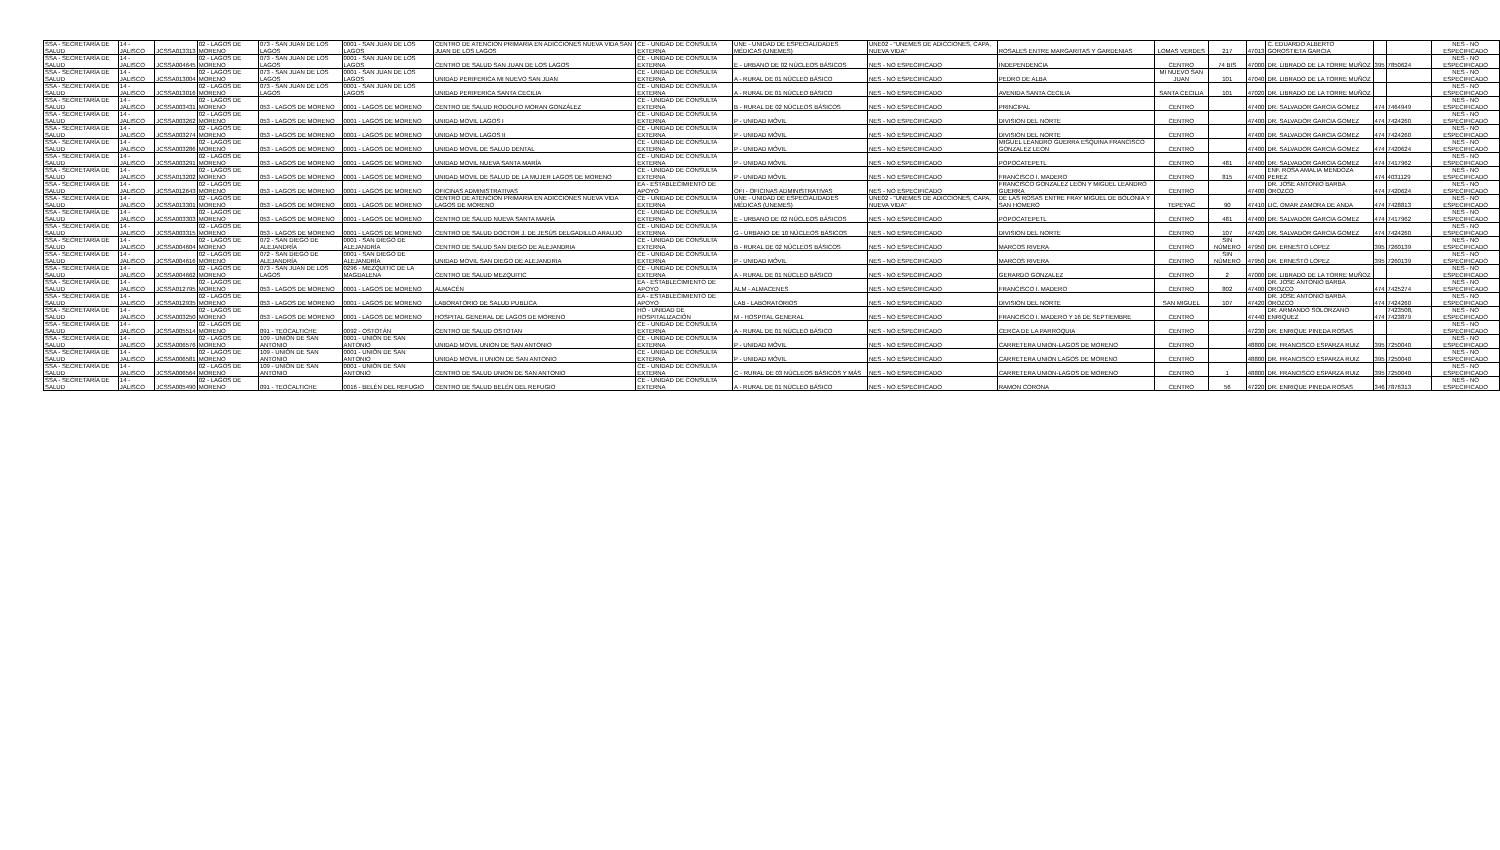| SSA - SECRETARÍA DE SALUD | 14 - JALISCO | JCSSA013313 | 02 - LAGOS DE MORENO | 073 - SAN JUAN DE LOS LAGOS | 0001 - SAN JUAN DE LOS LAGOS | CENTRO DE ATENCION PRIMARIA EN ADICCIONES NUEVA VIDA SAN JUAN DE LOS LAGOS | CE - UNIDAD DE CONSULTA EXTERNA | UNE - UNIDAD DE ESPECIALIDADES MÉDICAS (UNEMES) | UNE02 - "UNEMES DE ADICCIONES, CAPA, NUEVA VIDA" | ROSALES ENTRE MARGARITAS Y GARDENIAS | LOMAS VERDES | 217 | 47013 | C. EDUARDO ALBERTO GOROSTIETA GARCIA | | | NES - NO ESPECIFICADO |
| SSA - SECRETARÍA DE SALUD | 14 - JALISCO | JCSSA004645 | 02 - LAGOS DE MORENO | 073 - SAN JUAN DE LOS LAGOS | 0001 - SAN JUAN DE LOS LAGOS | CENTRO DE SALUD SAN JUAN DE LOS LAGOS | CE - UNIDAD DE CONSULTA EXTERNA | E - URBANO DE 02 NÚCLEOS BÁSICOS | NES - NO ESPECIFICADO | INDEPENDENCIA | CENTRO | 74 BIS | 47000 | DR. LIBRADO DE LA TORRE MUÑOZ | 395 | 7850624 | NES - NO ESPECIFICADO |
| SSA - SECRETARÍA DE SALUD | 14 - JALISCO | JCSSA013004 | 02 - LAGOS DE MORENO | 073 - SAN JUAN DE LOS LAGOS | 0001 - SAN JUAN DE LOS LAGOS | UNIDAD PERIFERICA MI NUEVO SAN JUAN | CE - UNIDAD DE CONSULTA EXTERNA | A - RURAL DE 01 NÚCLEO BÁSICO | NES - NO ESPECIFICADO | PEDRO DE ALBA | MI NUEVO SAN JUAN | 101 | 47040 | DR. LIBRADO DE LA TORRE MUÑOZ | | | NES - NO ESPECIFICADO |
| SSA - SECRETARÍA DE SALUD | 14 - JALISCO | JCSSA013016 | 02 - LAGOS DE MORENO | 073 - SAN JUAN DE LOS LAGOS | 0001 - SAN JUAN DE LOS LAGOS | UNIDAD PERIFERICA SANTA CECILIA | CE - UNIDAD DE CONSULTA EXTERNA | A - RURAL DE 01 NÚCLEO BÁSICO | NES - NO ESPECIFICADO | AVENIDA SANTA CECILIA | SANTA CECILIA | 101 | 47020 | DR. LIBRADO DE LA TORRE MUÑOZ | | | NES - NO ESPECIFICADO |
| SSA - SECRETARÍA DE SALUD | 14 - JALISCO | JCSSA003431 | 02 - LAGOS DE MORENO | 053 - LAGOS DE MORENO | 0001 - LAGOS DE MORENO | CENTRO DE SALUD RODOLFO MORAN GONZÁLEZ | CE - UNIDAD DE CONSULTA EXTERNA | B - RURAL DE 02 NÚCLEOS BÁSICOS | NES - NO ESPECIFICADO | PRINCIPAL | CENTRO | | 47400 | DR. SALVADOR GARCIA GOMEZ | 474 | 7464949 | NES - NO ESPECIFICADO |
| SSA - SECRETARÍA DE SALUD | 14 - JALISCO | JCSSA003262 | 02 - LAGOS DE MORENO | 053 - LAGOS DE MORENO | 0001 - LAGOS DE MORENO | UNIDAD MOVIL LAGOS I | CE - UNIDAD DE CONSULTA EXTERNA | P - UNIDAD MÓVIL | NES - NO ESPECIFICADO | DIVISION DEL NORTE | CENTRO | | 47400 | DR. SALVADOR GARCIA GOMEZ | 474 | 7424260 | NES - NO ESPECIFICADO |
| SSA - SECRETARÍA DE SALUD | 14 - JALISCO | JCSSA003274 | 02 - LAGOS DE MORENO | 053 - LAGOS DE MORENO | 0001 - LAGOS DE MORENO | UNIDAD MOVIL LAGOS II | CE - UNIDAD DE CONSULTA EXTERNA | P - UNIDAD MÓVIL | NES - NO ESPECIFICADO | DIVISION DEL NORTE | CENTRO | | 47400 | DR. SALVADOR GARCIA GOMEZ | 474 | 7424260 | NES - NO ESPECIFICADO |
| SSA - SECRETARÍA DE SALUD | 14 - JALISCO | JCSSA003286 | 02 - LAGOS DE MORENO | 053 - LAGOS DE MORENO | 0001 - LAGOS DE MORENO | UNIDAD MOVIL DE SALUD DENTAL | CE - UNIDAD DE CONSULTA EXTERNA | P - UNIDAD MÓVIL | NES - NO ESPECIFICADO | MIGUEL LEANDRO GUERRA ESQUINA FRANCISCO GONZALEZ LEON | CENTRO | | 47400 | DR. SALVADOR GARCIA GOMEZ | 474 | 7420624 | NES - NO ESPECIFICADO |
| SSA - SECRETARÍA DE SALUD | 14 - JALISCO | JCSSA003291 | 02 - LAGOS DE MORENO | 053 - LAGOS DE MORENO | 0001 - LAGOS DE MORENO | UNIDAD MOVIL NUEVA SANTA MARÍA | CE - UNIDAD DE CONSULTA EXTERNA | P - UNIDAD MÓVIL | NES - NO ESPECIFICADO | POPOCATEPETL | CENTRO | 481 | 47400 | DR. SALVADOR GARCIA GOMEZ | 474 | 7417962 | NES - NO ESPECIFICADO |
| SSA - SECRETARÍA DE SALUD | 14 - JALISCO | JCSSA013202 | 02 - LAGOS DE MORENO | 053 - LAGOS DE MORENO | 0001 - LAGOS DE MORENO | UNIDAD MOVIL DE SALUD DE LA MUJER LAGOS DE MORENO | CE - UNIDAD DE CONSULTA EXTERNA | P - UNIDAD MÓVIL | NES - NO ESPECIFICADO | FRANCISCO I. MADERO | CENTRO | 815 | 47400 | ENF. ROSA AMALIA MENDOZA PEREZ | 474 | 4031129 | NES - NO ESPECIFICADO |
| SSA - SECRETARÍA DE SALUD | 14 - JALISCO | JCSSA012643 | 02 - LAGOS DE MORENO | 053 - LAGOS DE MORENO | 0001 - LAGOS DE MORENO | OFICINAS ADMINISTRATIVAS | EA - ESTABLECIMIENTO DE APOYO | OFI - OFICINAS ADMINISTRATIVAS | NES - NO ESPECIFICADO | FRANCISCO GONZALEZ LEON Y MIGUEL LEANDRO GUERRA | CENTRO | | 47400 | DR. JOSE ANTONIO BARBA OROZCO | 474 | 7420624 | NES - NO ESPECIFICADO |
| SSA - SECRETARÍA DE SALUD | 14 - JALISCO | JCSSA013301 | 02 - LAGOS DE MORENO | 053 - LAGOS DE MORENO | 0001 - LAGOS DE MORENO | CENTRO DE ATENCION PRIMARIA EN ADICCIONES NUEVA VIDA LAGOS DE MORENO | CE - UNIDAD DE CONSULTA EXTERNA | UNE - UNIDAD DE ESPECIALIDADES MÉDICAS (UNEMES) | UNE02 - "UNEMES DE ADICCIONES, CAPA, NUEVA VIDA" | DE LAS ROSAS ENTRE FRAY MIGUEL DE BOLONIA Y SAN HOMERO | TEPEYAC | 90 | 47410 | LIC. OMAR ZAMORA DE ANDA | 474 | 7428813 | NES - NO ESPECIFICADO |
| SSA - SECRETARÍA DE SALUD | 14 - JALISCO | JCSSA003303 | 02 - LAGOS DE MORENO | 053 - LAGOS DE MORENO | 0001 - LAGOS DE MORENO | CENTRO DE SALUD NUEVA SANTA MARÍA | CE - UNIDAD DE CONSULTA EXTERNA | E - URBANO DE 02 NÚCLEOS BÁSICOS | NES - NO ESPECIFICADO | POPOCATEPETL | CENTRO | 481 | 47400 | DR. SALVADOR GARCIA GOMEZ | 474 | 7417962 | NES - NO ESPECIFICADO |
| SSA - SECRETARÍA DE SALUD | 14 - JALISCO | JCSSA003315 | 02 - LAGOS DE MORENO | 053 - LAGOS DE MORENO | 0001 - LAGOS DE MORENO | CENTRO DE SALUD DOCTOR J. DE JESÚS DELGADILLO ARAUJO | CE - UNIDAD DE CONSULTA EXTERNA | G - URBANO DE 10 NÚCLEOS BÁSICOS | NES - NO ESPECIFICADO | DIVISION DEL NORTE | CENTRO | 107 | 47420 | DR. SALVADOR GARCIA GOMEZ | 474 | 7424260 | NES - NO ESPECIFICADO |
| SSA - SECRETARÍA DE SALUD | 14 - JALISCO | JCSSA004604 | 02 - LAGOS DE MORENO | 072 - SAN DIEGO DE ALEJANDRÍA | 0001 - SAN DIEGO DE ALEJANDRÍA | CENTRO DE SALUD SAN DIEGO DE ALEJANDRIA | CE - UNIDAD DE CONSULTA EXTERNA | B - RURAL DE 02 NÚCLEOS BÁSICOS | NES - NO ESPECIFICADO | MARCOS RIVERA | CENTRO | SIN NÚMERO | 47950 | DR. ERNESTO LOPEZ | 395 | 7260139 | NES - NO ESPECIFICADO |
| SSA - SECRETARÍA DE SALUD | 14 - JALISCO | JCSSA004616 | 02 - LAGOS DE MORENO | 072 - SAN DIEGO DE ALEJANDRÍA | 0001 - SAN DIEGO DE ALEJANDRÍA | UNIDAD MOVIL SAN DIEGO DE ALEJANDRIA | CE - UNIDAD DE CONSULTA EXTERNA | P - UNIDAD MÓVIL | NES - NO ESPECIFICADO | MARCOS RIVERA | CENTRO | SIN NÚMERO | 47950 | DR. ERNESTO LOPEZ | 395 | 7260139 | NES - NO ESPECIFICADO |
| SSA - SECRETARÍA DE SALUD | 14 - JALISCO | JCSSA004662 | 02 - LAGOS DE MORENO | 073 - SAN JUAN DE LOS LAGOS | 0296 - MEZQUITIC DE LA MAGDALENA | CENTRO DE SALUD MEZQUITIC | CE - UNIDAD DE CONSULTA EXTERNA | A - RURAL DE 01 NÚCLEO BÁSICO | NES - NO ESPECIFICADO | GERARDO GONZALEZ | CENTRO | 2 | 47000 | DR. LIBRADO DE LA TORRE MUÑOZ | | | NES - NO ESPECIFICADO |
| SSA - SECRETARÍA DE SALUD | 14 - JALISCO | JCSSA012795 | 02 - LAGOS DE MORENO | 053 - LAGOS DE MORENO | 0001 - LAGOS DE MORENO | ALMACÉN | EA - ESTABLECIMIENTO DE APOYO | ALM - ALMACENES | NES - NO ESPECIFICADO | FRANCISCO I. MADERO | CENTRO | 802 | 47400 | DR. JOSE ANTONIO BARBA OROZCO | 474 | 7425274 | NES - NO ESPECIFICADO |
| SSA - SECRETARÍA DE SALUD | 14 - JALISCO | JCSSA012935 | 02 - LAGOS DE MORENO | 053 - LAGOS DE MORENO | 0001 - LAGOS DE MORENO | LABORATORIO DE SALUD PUBLICA | EA - ESTABLECIMIENTO DE APOYO | LAB - LABORATORIOS | NES - NO ESPECIFICADO | DIVISION DEL NORTE | SAN MIGUEL | 107 | 47420 | DR. JOSE ANTONIO BARBA OROZCO | 474 | 7424260 | NES - NO ESPECIFICADO |
| SSA - SECRETARÍA DE SALUD | 14 - JALISCO | JCSSA003250 | 02 - LAGOS DE MORENO | 053 - LAGOS DE MORENO | 0001 - LAGOS DE MORENO | HOSPITAL GENERAL DE LAGOS DE MORENO | HO - UNIDAD DE HOSPITALIZACIÓN | M - HOSPITAL GENERAL | NES - NO ESPECIFICADO | FRANCISCO I. MADERO Y 16 DE SEPTIEMBRE | CENTRO | | 47440 | DR. ARMANDO SOLORZANO ENRIQUEZ | 474 | 7423508, 7423879 | NES - NO ESPECIFICADO |
| SSA - SECRETARÍA DE SALUD | 14 - JALISCO | JCSSA005514 | 02 - LAGOS DE MORENO | 091 - TEOCALTICHE | 0092 - OSTOTÁN | CENTRO DE SALUD OSTOTAN | CE - UNIDAD DE CONSULTA EXTERNA | A - RURAL DE 01 NÚCLEO BÁSICO | NES - NO ESPECIFICADO | CERCA DE LA PARROQUIA | CENTRO | | 47230 | DR. ENRIQUE PINEDA ROSAS | | | NES - NO ESPECIFICADO |
| SSA - SECRETARÍA DE SALUD | 14 - JALISCO | JCSSA006576 | 02 - LAGOS DE MORENO | 109 - UNIÓN DE SAN ANTONIO | 0001 - UNIÓN DE SAN ANTONIO | UNIDAD MOVIL UNION DE SAN ANTONIO | CE - UNIDAD DE CONSULTA EXTERNA | P - UNIDAD MÓVIL | NES - NO ESPECIFICADO | CARRETERA UNION-LAGOS DE MORENO | CENTRO | | 48800 | DR. FRANCISCO ESPARZA RUIZ | 395 | 7250040 | NES - NO ESPECIFICADO |
| SSA - SECRETARÍA DE SALUD | 14 - JALISCO | JCSSA006581 | 02 - LAGOS DE MORENO | 109 - UNIÓN DE SAN ANTONIO | 0001 - UNIÓN DE SAN ANTONIO | UNIDAD MOVIL II UNION DE SAN ANTONIO | CE - UNIDAD DE CONSULTA EXTERNA | P - UNIDAD MÓVIL | NES - NO ESPECIFICADO | CARRETERA UNION LAGOS DE MORENO | CENTRO | | 48800 | DR. FRANCISCO ESPARZA RUIZ | 395 | 7250040 | NES - NO ESPECIFICADO |
| SSA - SECRETARÍA DE SALUD | 14 - JALISCO | JCSSA006564 | 02 - LAGOS DE MORENO | 109 - UNIÓN DE SAN ANTONIO | 0001 - UNIÓN DE SAN ANTONIO | CENTRO DE SALUD UNION DE SAN ANTONIO | CE - UNIDAD DE CONSULTA EXTERNA | C - RURAL DE 03 NÚCLEOS BÁSICOS Y MÁS | NES - NO ESPECIFICADO | CARRETERA UNION-LAGOS DE MORENO | CENTRO | 1 | 48800 | DR. FRANCISCO ESPARZA RUIZ | 395 | 7250040 | NES - NO ESPECIFICADO |
| SSA - SECRETARÍA DE SALUD | 14 - JALISCO | JCSSA005490 | 02 - LAGOS DE MORENO | 091 - TEOCALTICHE | 0016 - BELÉN DEL REFUGIO | CENTRO DE SALUD BELÉN DEL REFUGIO | CE - UNIDAD DE CONSULTA EXTERNA | A - RURAL DE 01 NÚCLEO BÁSICO | NES - NO ESPECIFICADO | RAMON CORONA | CENTRO | 56 | 47220 | DR. ENRIQUE PINEDA ROSAS | 346 | 7876313 | NES - NO ESPECIFICADO |